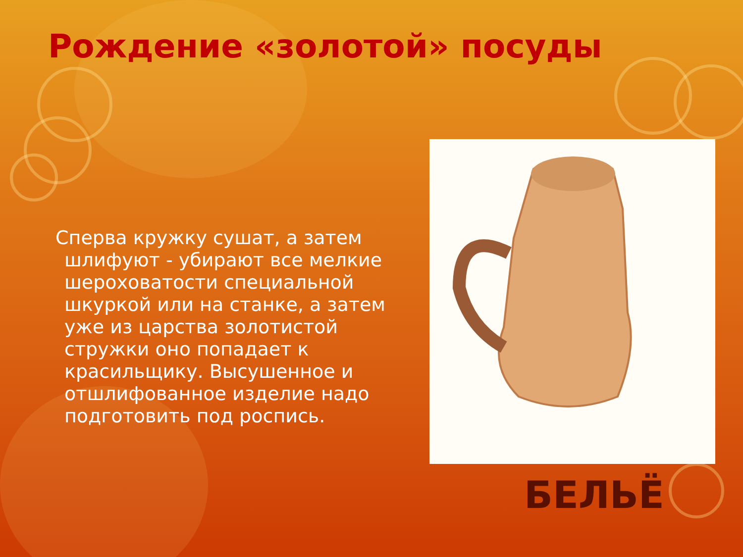Рождение «золотой» посуды
Сперва кружку сушат, а затем шлифуют - убирают все мелкие шероховатости специальной шкуркой или на станке, а затем уже из царства золотистой стружки оно попадает к красильщику. Высушенное и отшлифованное изделие надо подготовить под роспись.
БЕЛЬЁ